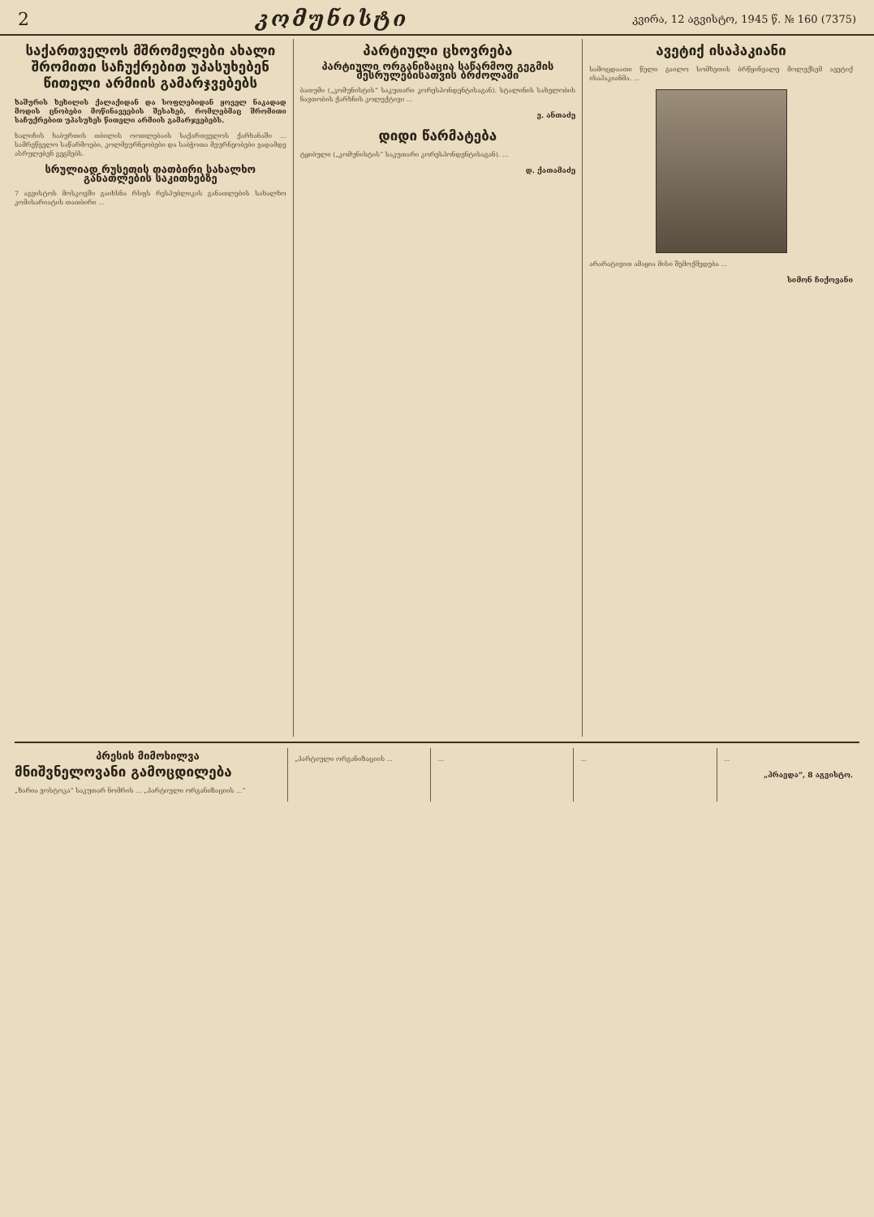2 კომუნისტი კვირა, 12 აგვისტო, 1945 წ. № 160 (7375)
საქართველოს მშრომელები ახალი შრომითი საჩუქრებით უპასუხებენ წითელი არმიის გამარჯვებებს
ხაშურის ხეხილის ქალაქიდან და სოფლებიდან ყოველ ნაკადად მოდის ცნობები მოწინავეების შესახებ, რომლებმაც შრომითი საჩუქრებით უპასუხეს წითელი არმიის გამარჯვებებს.
ხალიჩის ხაბურთის თბილის ოოთლებაის საქართველოს ქარხანაში ... სამრეწველო საწარმოები, კოლმეურნეობები და საბჭოთა მეურნეობები ვადამდე ასრულებენ გეგმებს.
სრულიად რუსეთის თათბირი სახალხო განათლების საკითხებზე
7 აგვისტოს მოსკოვში გაიხსნა რსფს რესპუბლიკის განათლების სახალხო კომისარიატის თათბირი ...
პარტიული ცხოვრება
პარტიული ორგანიზაცია საწარმოო გეგმის შესრულებისათვის ბრძოლაში
ბათუმი („კომუნისტის“ საკუთარი კორესპონდენტისაგან). სტალინის სახელობის ნავთობის ქარხნის კოლექტივი ...
ვ. ანთაძე
დიდი წარმატება
ტყიბული („კომუნისტის“ საკუთარი კორესპონდენტისაგან). ...
დ. ქათამაძე
ავეტიქ ისაჰაკიანი
სამოცდაათი წელი გაილო სომხეთის ბრწყინვალე მოლექსემ ავეტიქ ისაჰაკიანმა. ...
არარატივით ამაყია მისი შემოქმედება ...
სიმონ ჩიქოვანი
პრესის მიმოხილვა
მნიშვნელოვანი გამოცდილება
„ზარია ვოსტოკა“ საკუთარ ნომრის ... „პარტიული ორგანიზაციის ...“
„პარტიული ორგანიზაციის ... ... ... ...
„პრავდა“, 8 აგვისტო.